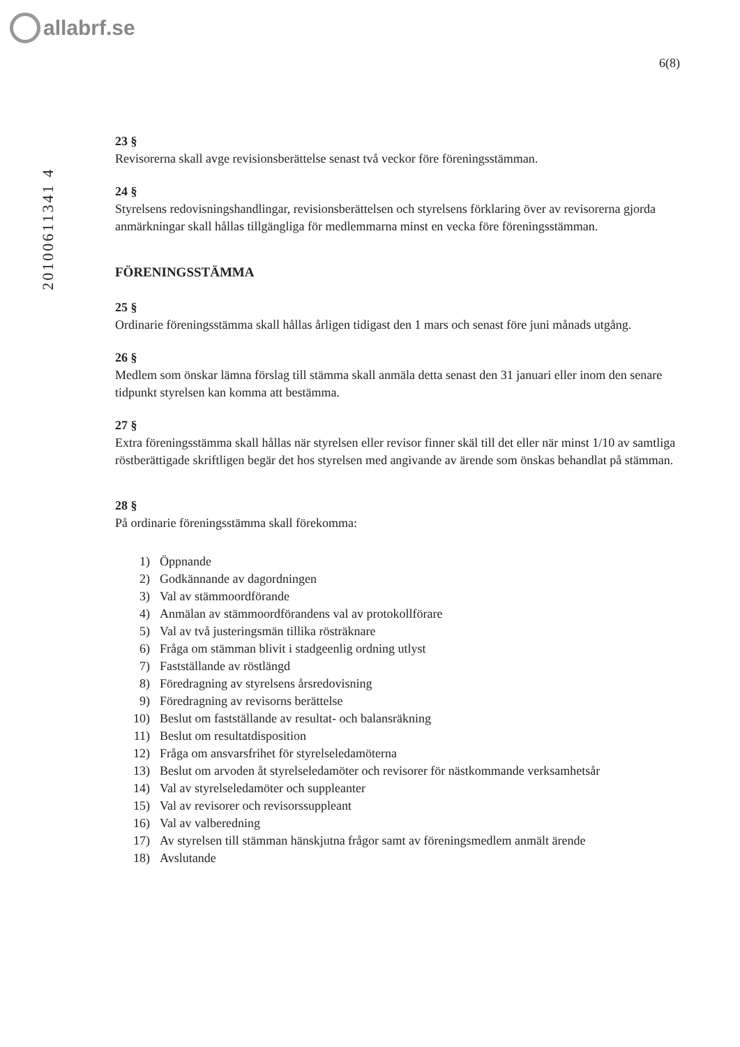allabrf.se
6(8)
20100611341 4
23 §
Revisorerna skall avge revisionsberättelse senast två veckor före föreningsstämman.
24 §
Styrelsens redovisningshandlingar, revisionsberättelsen och styrelsens förklaring över av revisorerna gjorda anmärkningar skall hållas tillgängliga för medlemmarna minst en vecka före föreningsstämman.
FÖRENINGSSTÄMMA
25 §
Ordinarie föreningsstämma skall hållas årligen tidigast den 1 mars och senast före juni månads utgång.
26 §
Medlem som önskar lämna förslag till stämma skall anmäla detta senast den 31 januari eller inom den senare tidpunkt styrelsen kan komma att bestämma.
27 §
Extra föreningsstämma skall hållas när styrelsen eller revisor finner skäl till det eller när minst 1/10 av samtliga röstberättigade skriftligen begär det hos styrelsen med angivande av ärende som önskas behandlat på stämman.
28 §
På ordinarie föreningsstämma skall förekomma:
1) Öppnande
2) Godkännande av dagordningen
3) Val av stämmoordförande
4) Anmälan av stämmoordförandens val av protokollförare
5) Val av två justeringsmän tillika rösträknare
6) Fråga om stämman blivit i stadgeenlig ordning utlyst
7) Fastställande av röstlängd
8) Föredragning av styrelsens årsredovisning
9) Föredragning av revisorns berättelse
10) Beslut om fastställande av resultat- och balansräkning
11) Beslut om resultatdisposition
12) Fråga om ansvarsfrihet för styrelseledamöterna
13) Beslut om arvoden åt styrelseledamöter och revisorer för nästkommande verksamhetsår
14) Val av styrelseledamöter och suppleanter
15) Val av revisorer och revisorssuppleant
16) Val av valberedning
17) Av styrelsen till stämman hänskjutna frågor samt av föreningsmedlem anmält ärende
18) Avslutande